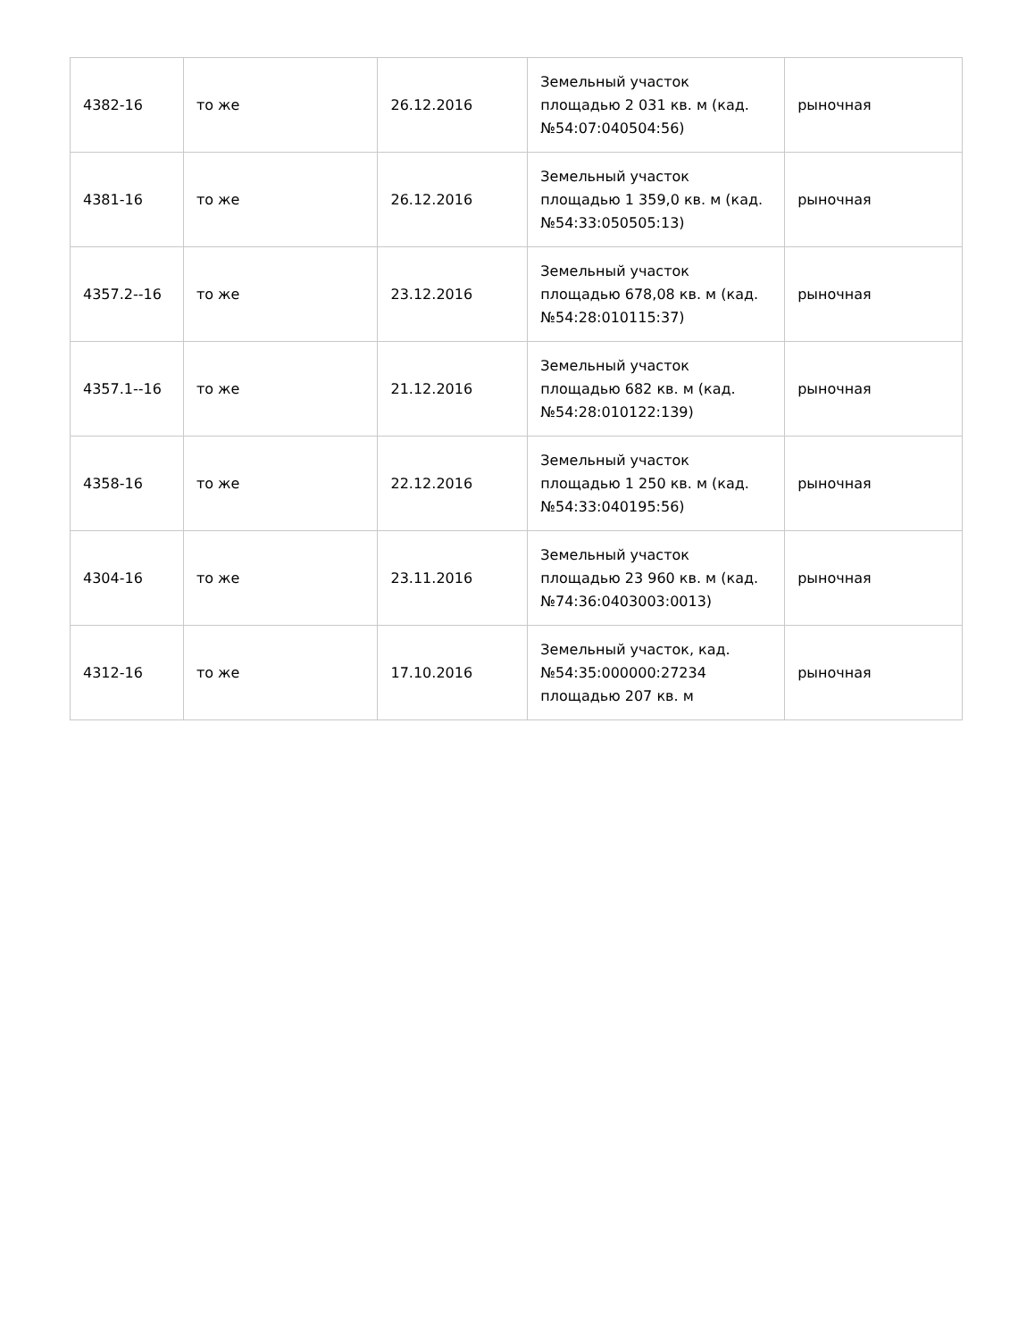| 4382-16 | то же | 26.12.2016 | Земельный участок площадью 2 031 кв. м (кад. №54:07:040504:56) | рыночная |
| 4381-16 | то же | 26.12.2016 | Земельный участок площадью 1 359,0 кв. м (кад. №54:33:050505:13) | рыночная |
| 4357.2--16 | то же | 23.12.2016 | Земельный участок площадью 678,08 кв. м (кад. №54:28:010115:37) | рыночная |
| 4357.1--16 | то же | 21.12.2016 | Земельный участок площадью 682 кв. м (кад. №54:28:010122:139) | рыночная |
| 4358-16 | то же | 22.12.2016 | Земельный участок площадью 1 250 кв. м (кад. №54:33:040195:56) | рыночная |
| 4304-16 | то же | 23.11.2016 | Земельный участок площадью 23 960 кв. м (кад. №74:36:0403003:0013) | рыночная |
| 4312-16 | то же | 17.10.2016 | Земельный участок, кад. №54:35:000000:27234 площадью 207 кв. м | рыночная |